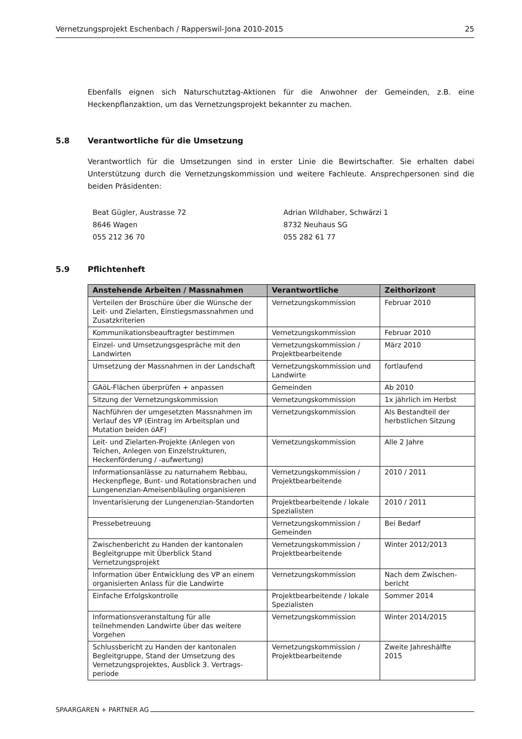Vernetzungsprojekt Eschenbach / Rapperswil-Jona 2010-2015 25
Ebenfalls eignen sich Naturschutztag-Aktionen für die Anwohner der Gemeinden, z.B. eine Heckenpflanzaktion, um das Vernetzungsprojekt bekannter zu machen.
5.8 Verantwortliche für die Umsetzung
Verantwortlich für die Umsetzungen sind in erster Linie die Bewirtschafter. Sie erhalten dabei Unterstützung durch die Vernetzungskommission und weitere Fachleute. Ansprechpersonen sind die beiden Präsidenten:
Beat Gügler, Austrasse 72
8646 Wagen
055 212 36 70
Adrian Wildhaber, Schwärzi 1
8732 Neuhaus SG
055 282 61 77
5.9 Pflichtenheft
| Anstehende Arbeiten / Massnahmen | Verantwortliche | Zeithorizont |
| --- | --- | --- |
| Verteilen der Broschüre über die Wünsche der Leit- und Zielarten, Einstiegsmassnahmen und Zusatzkriterien | Vernetzungskommission | Februar 2010 |
| Kommunikationsbeauftragter bestimmen | Vernetzungskommission | Februar 2010 |
| Einzel- und Umsetzungsgespräche mit den Landwirten | Vernetzungskommission / Projektbearbeitende | März 2010 |
| Umsetzung der Massnahmen in der Landschaft | Vernetzungskommission und Landwirte | fortlaufend |
| GAöL-Flächen überprüfen + anpassen | Gemeinden | Ab 2010 |
| Sitzung der Vernetzungskommission | Vernetzungskommission | 1x jährlich im Herbst |
| Nachführen der umgesetzten Massnahmen im Verlauf des VP (Eintrag im Arbeitsplan und Mutation beiden öAF) | Vernetzungskommission | Als Bestandteil der herbstlichen Sitzung |
| Leit- und Zielarten-Projekte (Anlegen von Teichen, Anlegen von Einzelstrukturen, Heckenförderung / -aufwertung) | Vernetzungskommission | Alle 2 Jahre |
| Informationsanlässe zu naturnahem Rebbau, Heckenpflege, Bunt- und Rotationsbrachen und Lungenenzian-Ameisenbläuling organisieren | Vernetzungskommission / Projektbearbeitende | 2010 / 2011 |
| Inventarisierung der Lungenenzian-Standorten | Projektbearbeitende / lokale Spezialisten | 2010 / 2011 |
| Pressebetreuung | Vernetzungskommission / Gemeinden | Bei Bedarf |
| Zwischenbericht zu Handen der kantonalen Begleitgruppe mit Überblick Stand Vernetzungsprojekt | Vernetzungskommission / Projektbearbeitende | Winter 2012/2013 |
| Information über Entwicklung des VP an einem organisierten Anlass für die Landwirte | Vernetzungskommission | Nach dem Zwischen-bericht |
| Einfache Erfolgskontrolle | Projektbearbeitende / lokale Spezialisten | Sommer 2014 |
| Informationsveranstaltung für alle teilnehmenden Landwirte über das weitere Vorgehen | Vernetzungskommission | Winter 2014/2015 |
| Schlussbericht zu Handen der kantonalen Begleitgruppe, Stand der Umsetzung des Vernetzungsprojektes, Ausblick 3. Vertrags-periode | Vernetzungskommission / Projektbearbeitende | Zweite Jahreshälfte 2015 |
SPAARGAREN + PARTNER AG